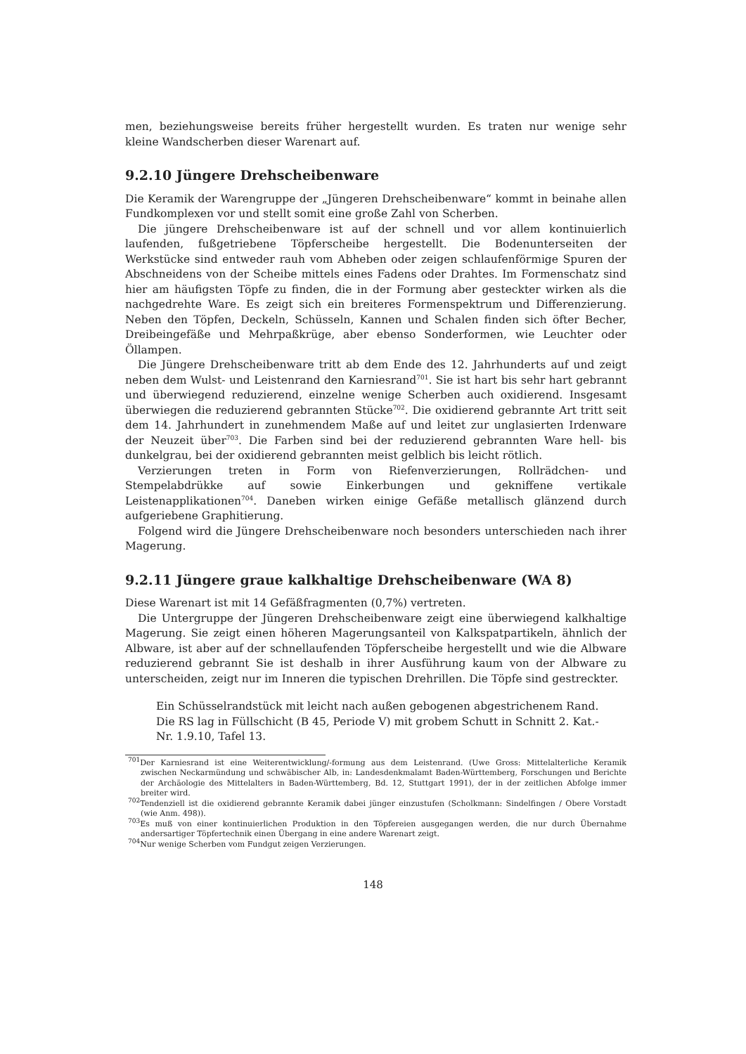men, beziehungsweise bereits früher hergestellt wurden. Es traten nur wenige sehr kleine Wandscherben dieser Warenart auf.
9.2.10 Jüngere Drehscheibenware
Die Keramik der Warengruppe der „Jüngeren Drehscheibenware“ kommt in beinahe allen Fundkomplexen vor und stellt somit eine große Zahl von Scherben.
Die jüngere Drehscheibenware ist auf der schnell und vor allem kontinuierlich laufenden, fußgetriebene Töpferscheibe hergestellt. Die Bodenunterseiten der Werkstücke sind entweder rauh vom Abheben oder zeigen schlaufenförmige Spuren der Abschneidens von der Scheibe mittels eines Fadens oder Drahtes. Im Formenschatz sind hier am häufigsten Töpfe zu finden, die in der Formung aber gesteckter wirken als die nachgedrehte Ware. Es zeigt sich ein breiteres Formenspektrum und Differenzierung. Neben den Töpfen, Deckeln, Schüsseln, Kannen und Schalen finden sich öfter Becher, Dreibeingefäße und Mehrpaßkrüge, aber ebenso Sonderformen, wie Leuchter oder Öllampen.
Die Jüngere Drehscheibenware tritt ab dem Ende des 12. Jahrhunderts auf und zeigt neben dem Wulst- und Leistenrand den Karniesrand<sup>701</sup>. Sie ist hart bis sehr hart gebrannt und überwiegend reduzierend, einzelne wenige Scherben auch oxidierend. Insgesamt überwiegen die reduzierend gebrannten Stücke<sup>702</sup>. Die oxidierend gebrannte Art tritt seit dem 14. Jahrhundert in zunehmendem Maße auf und leitet zur unglasierten Irdenware der Neuzeit über<sup>703</sup>. Die Farben sind bei der reduzierend gebrannten Ware hell- bis dunkelgrau, bei der oxidierend gebrannten meist gelblich bis leicht rötlich.
Verzierungen treten in Form von Riefenverzierungen, Rollrädchen- und Stempelabdrükke auf sowie Einkerbungen und gekniffene vertikale Leistenapplikationen<sup>704</sup>. Daneben wirken einige Gefäße metallisch glänzend durch aufgeriebene Graphitierung.
Folgend wird die Jüngere Drehscheibenware noch besonders unterschieden nach ihrer Magerung.
9.2.11 Jüngere graue kalkhaltige Drehscheibenware (WA 8)
Diese Warenart ist mit 14 Gefäßfragmenten (0,7%) vertreten.
Die Untergruppe der Jüngeren Drehscheibenware zeigt eine überwiegend kalkhaltige Magerung. Sie zeigt einen höheren Magerungsanteil von Kalkspatpartikeln, ähnlich der Albware, ist aber auf der schnellaufenden Töpferscheibe hergestellt und wie die Albware reduzierend gebrannt Sie ist deshalb in ihrer Ausführung kaum von der Albware zu unterscheiden, zeigt nur im Inneren die typischen Drehrillen. Die Töpfe sind gestreckter.
Ein Schüsselrandstück mit leicht nach außen gebogenen abgestrichenem Rand.
Die RS lag in Füllschicht (B 45, Periode V) mit grobem Schutt in Schnitt 2. Kat.-
Nr. 1.9.10, Tafel 13.
<sup>701</sup> Der Karniesrand ist eine Weiterentwicklung/-formung aus dem Leistenrand. (Uwe Gross: Mittelalterliche Keramik zwischen Neckarmündung und schwäbischer Alb, in: Landesdenkmalamt Baden-Württemberg, Forschungen und Berichte der Archäologie des Mittelalters in Baden-Württemberg, Bd. 12, Stuttgart 1991), der in der zeitlichen Abfolge immer breiter wird.
<sup>702</sup> Tendenziell ist die oxidierend gebrannte Keramik dabei jünger einzustufen (Scholkmann: Sindelfingen / Obere Vorstadt (wie Anm. 498)).
<sup>703</sup> Es muß von einer kontinuierlichen Produktion in den Töpfereien ausgegangen werden, die nur durch Übernahme andersartiger Töpfertechnik einen Übergang in eine andere Warenart zeigt.
<sup>704</sup> Nur wenige Scherben vom Fundgut zeigen Verzierungen.
148